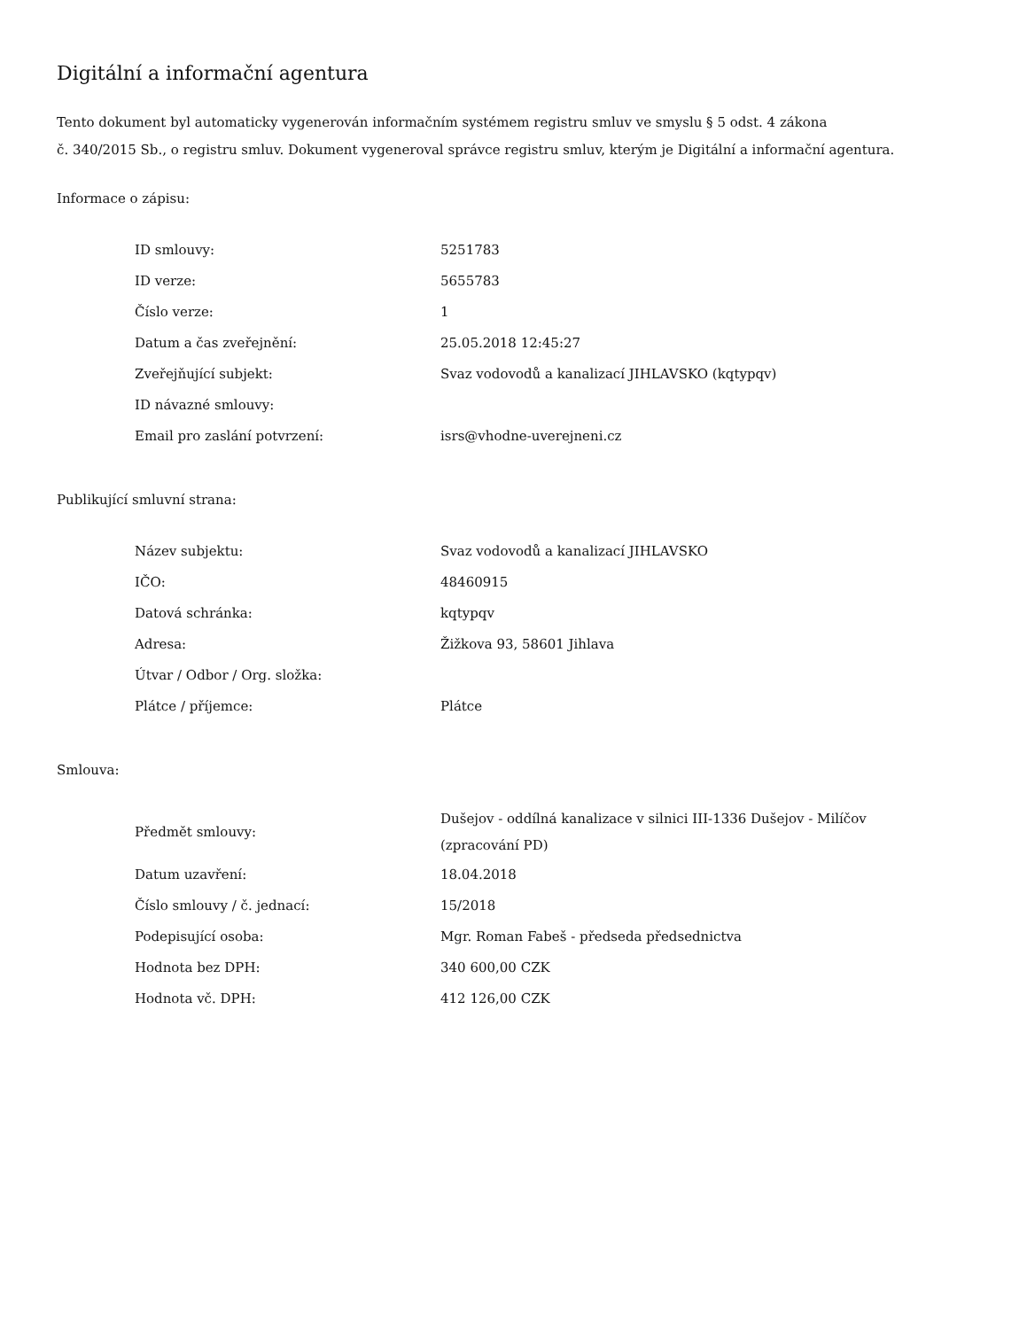Digitální a informační agentura
Tento dokument byl automaticky vygenerován informačním systémem registru smluv ve smyslu § 5 odst. 4 zákona
č. 340/2015 Sb., o registru smluv. Dokument vygeneroval správce registru smluv, kterým je Digitální a informační agentura.
Informace o zápisu:
| ID smlouvy: | 5251783 |
| ID verze: | 5655783 |
| Číslo verze: | 1 |
| Datum a čas zveřejnění: | 25.05.2018 12:45:27 |
| Zveřejňující subjekt: | Svaz vodovodů a kanalizací JIHLAVSKO (kqtypqv) |
| ID návazné smlouvy: | |
| Email pro zaslání potvrzení: | isrs@vhodne-uverejneni.cz |
Publikující smluvní strana:
| Název subjektu: | Svaz vodovodů a kanalizací JIHLAVSKO |
| IČO: | 48460915 |
| Datová schránka: | kqtypqv |
| Adresa: | Žižkova 93, 58601 Jihlava |
| Útvar / Odbor / Org. složka: | |
| Plátce / příjemce: | Plátce |
Smlouva:
| Předmět smlouvy: | Dušejov - oddílná kanalizace v silnici III-1336 Dušejov - Milíčov (zpracování PD) |
| Datum uzavření: | 18.04.2018 |
| Číslo smlouvy / č. jednací: | 15/2018 |
| Podepisující osoba: | Mgr. Roman Fabeš - předseda předsednictva |
| Hodnota bez DPH: | 340 600,00 CZK |
| Hodnota vč. DPH: | 412 126,00 CZK |